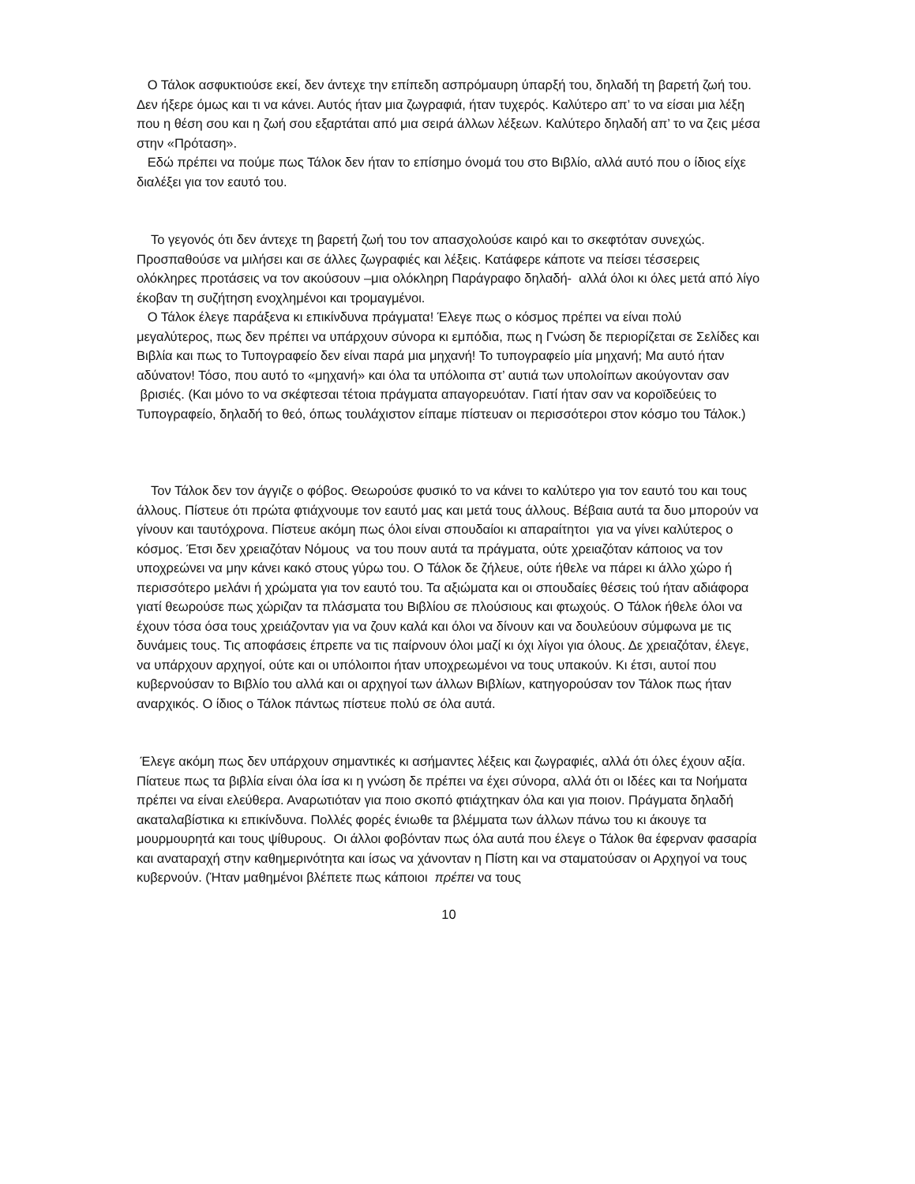Ο Τάλοκ ασφυκτιούσε εκεί, δεν άντεχε την επίπεδη ασπρόμαυρη ύπαρξή του, δηλαδή τη βαρετή ζωή του. Δεν ήξερε όμως και τι να κάνει. Αυτός ήταν μια ζωγραφιά, ήταν τυχερός. Καλύτερο απ’ το να είσαι μια λέξη που η θέση σου και η ζωή σου εξαρτάται από μια σειρά άλλων λέξεων. Καλύτερο δηλαδή απ’ το να ζεις μέσα στην «Πρόταση».
Εδώ πρέπει να πούμε πως Τάλοκ δεν ήταν το επίσημο όνομά του στο Βιβλίο, αλλά αυτό που ο ίδιος είχε διαλέξει για τον εαυτό του.
Το γεγονός ότι δεν άντεχε τη βαρετή ζωή του τον απασχολούσε καιρό και το σκεφτόταν συνεχώς. Προσπαθούσε να μιλήσει και σε άλλες ζωγραφιές και λέξεις. Κατάφερε κάποτε να πείσει τέσσερεις ολόκληρες προτάσεις να τον ακούσουν –μια ολόκληρη Παράγραφο δηλαδή- αλλά όλοι κι όλες μετά από λίγο έκοβαν τη συζήτηση ενοχλημένοι και τρομαγμένοι.
Ο Τάλοκ έλεγε παράξενα κι επικίνδυνα πράγματα! Έλεγε πως ο κόσμος πρέπει να είναι πολύ μεγαλύτερος, πως δεν πρέπει να υπάρχουν σύνορα κι εμπόδια, πως η Γνώση δε περιορίζεται σε Σελίδες και Βιβλία και πως το Τυπογραφείο δεν είναι παρά μια μηχανή! Το τυπογραφείο μία μηχανή; Μα αυτό ήταν αδύνατον! Τόσο, που αυτό το «μηχανή» και όλα τα υπόλοιπα στ’ αυτιά των υπολοίπων ακούγονταν σαν βρισιές. (Και μόνο το να σκέφτεσαι τέτοια πράγματα απαγορευόταν. Γιατί ήταν σαν να κοροϊδεύεις το Τυπογραφείο, δηλαδή το θεό, όπως τουλάχιστον είπαμε πίστευαν οι περισσότεροι στον κόσμο του Τάλοκ.)
Τον Τάλοκ δεν τον άγγιζε ο φόβος. Θεωρούσε φυσικό το να κάνει το καλύτερο για τον εαυτό του και τους άλλους. Πίστευε ότι πρώτα φτιάχνουμε τον εαυτό μας και μετά τους άλλους. Βέβαια αυτά τα δυο μπορούν να γίνουν και ταυτόχρονα. Πίστευε ακόμη πως όλοι είναι σπουδαίοι κι απαραίτητοι για να γίνει καλύτερος ο κόσμος. Έτσι δεν χρειαζόταν Νόμους να του πουν αυτά τα πράγματα, ούτε χρειαζόταν κάποιος να τον υποχρεώνει να μην κάνει κακό στους γύρω του. Ο Τάλοκ δε ζήλευε, ούτε ήθελε να πάρει κι άλλο χώρο ή περισσότερο μελάνι ή χρώματα για τον εαυτό του. Τα αξιώματα και οι σπουδαίες θέσεις τού ήταν αδιάφορα γιατί θεωρούσε πως χώριζαν τα πλάσματα του Βιβλίου σε πλούσιους και φτωχούς. Ο Τάλοκ ήθελε όλοι να έχουν τόσα όσα τους χρειάζονταν για να ζουν καλά και όλοι να δίνουν και να δουλεύουν σύμφωνα με τις δυνάμεις τους. Τις αποφάσεις έπρεπε να τις παίρνουν όλοι μαζί κι όχι λίγοι για όλους. Δε χρειαζόταν, έλεγε, να υπάρχουν αρχηγοί, ούτε και οι υπόλοιποι ήταν υποχρεωμένοι να τους υπακούν. Κι έτσι, αυτοί που κυβερνούσαν το Βιβλίο του αλλά και οι αρχηγοί των άλλων Βιβλίων, κατηγορούσαν τον Τάλοκ πως ήταν αναρχικός. Ο ίδιος ο Τάλοκ πάντως πίστευε πολύ σε όλα αυτά.
Έλεγε ακόμη πως δεν υπάρχουν σημαντικές κι ασήμαντες λέξεις και ζωγραφιές, αλλά ότι όλες έχουν αξία. Πίατευε πως τα βιβλία είναι όλα ίσα κι η γνώση δε πρέπει να έχει σύνορα, αλλά ότι οι Ιδέες και τα Νοήματα πρέπει να είναι ελεύθερα. Αναρωτιόταν για ποιο σκοπό φτιάχτηκαν όλα και για ποιον. Πράγματα δηλαδή ακαταλαβίστικα κι επικίνδυνα. Πολλές φορές ένιωθε τα βλέμματα των άλλων πάνω του κι άκουγε τα μουρμουρητά και τους ψίθυρους. Οι άλλοι φοβόνταν πως όλα αυτά που έλεγε ο Τάλοκ θα έφερναν φασαρία και αναταραχή στην καθημερινότητα και ίσως να χάνονταν η Πίστη και να σταματούσαν οι Αρχηγοί να τους κυβερνούν. (Ήταν μαθημένοι βλέπετε πως κάποιοι πρέπει να τους
10